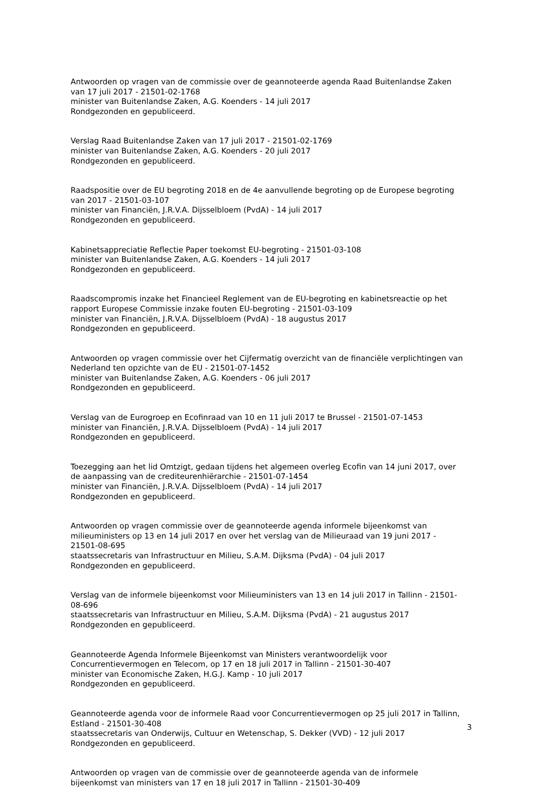Antwoorden op vragen van de commissie over de geannoteerde agenda Raad Buitenlandse Zaken van 17 juli 2017 - 21501-02-1768
minister van Buitenlandse Zaken, A.G. Koenders - 14 juli 2017
Rondgezonden en gepubliceerd.
Verslag Raad Buitenlandse Zaken van 17 juli 2017 - 21501-02-1769
minister van Buitenlandse Zaken, A.G. Koenders - 20 juli 2017
Rondgezonden en gepubliceerd.
Raadspositie over de EU begroting 2018 en de 4e aanvullende begroting op de Europese begroting van 2017 - 21501-03-107
minister van Financiën, J.R.V.A. Dijsselbloem (PvdA) - 14 juli 2017
Rondgezonden en gepubliceerd.
Kabinetsappreciatie Reflectie Paper toekomst EU-begroting - 21501-03-108
minister van Buitenlandse Zaken, A.G. Koenders - 14 juli 2017
Rondgezonden en gepubliceerd.
Raadscompromis inzake het Financieel Reglement van de EU-begroting en kabinetsreactie op het rapport Europese Commissie inzake fouten EU-begroting - 21501-03-109
minister van Financiën, J.R.V.A. Dijsselbloem (PvdA) - 18 augustus 2017
Rondgezonden en gepubliceerd.
Antwoorden op vragen commissie over het Cijfermatig overzicht van de financiële verplichtingen van Nederland ten opzichte van de EU - 21501-07-1452
minister van Buitenlandse Zaken, A.G. Koenders - 06 juli 2017
Rondgezonden en gepubliceerd.
Verslag van de Eurogroep en Ecofinraad van 10 en 11 juli 2017 te Brussel - 21501-07-1453
minister van Financiën, J.R.V.A. Dijsselbloem (PvdA) - 14 juli 2017
Rondgezonden en gepubliceerd.
Toezegging aan het lid Omtzigt, gedaan tijdens het algemeen overleg Ecofin van 14 juni 2017, over de aanpassing van de crediteurenhiërarchie - 21501-07-1454
minister van Financiën, J.R.V.A. Dijsselbloem (PvdA) - 14 juli 2017
Rondgezonden en gepubliceerd.
Antwoorden op vragen commissie over de geannoteerde agenda informele bijeenkomst van milieuministers op 13 en 14 juli 2017 en over het verslag van de Milieuraad van 19 juni 2017 - 21501-08-695
staatssecretaris van Infrastructuur en Milieu, S.A.M. Dijksma (PvdA) - 04 juli 2017
Rondgezonden en gepubliceerd.
Verslag van de informele bijeenkomst voor Milieuministers van 13 en 14 juli 2017 in Tallinn - 21501-08-696
staatssecretaris van Infrastructuur en Milieu, S.A.M. Dijksma (PvdA) - 21 augustus 2017
Rondgezonden en gepubliceerd.
Geannoteerde Agenda Informele Bijeenkomst van Ministers verantwoordelijk voor Concurrentievermogen en Telecom, op 17 en 18 juli 2017 in Tallinn - 21501-30-407
minister van Economische Zaken, H.G.J. Kamp - 10 juli 2017
Rondgezonden en gepubliceerd.
Geannoteerde agenda voor de informele Raad voor Concurrentievermogen op 25 juli 2017 in Tallinn, Estland - 21501-30-408
staatssecretaris van Onderwijs, Cultuur en Wetenschap, S. Dekker (VVD) - 12 juli 2017
Rondgezonden en gepubliceerd.
Antwoorden op vragen van de commissie over de geannoteerde agenda van de informele bijeenkomst van ministers van 17 en 18 juli 2017 in Tallinn - 21501-30-409
3